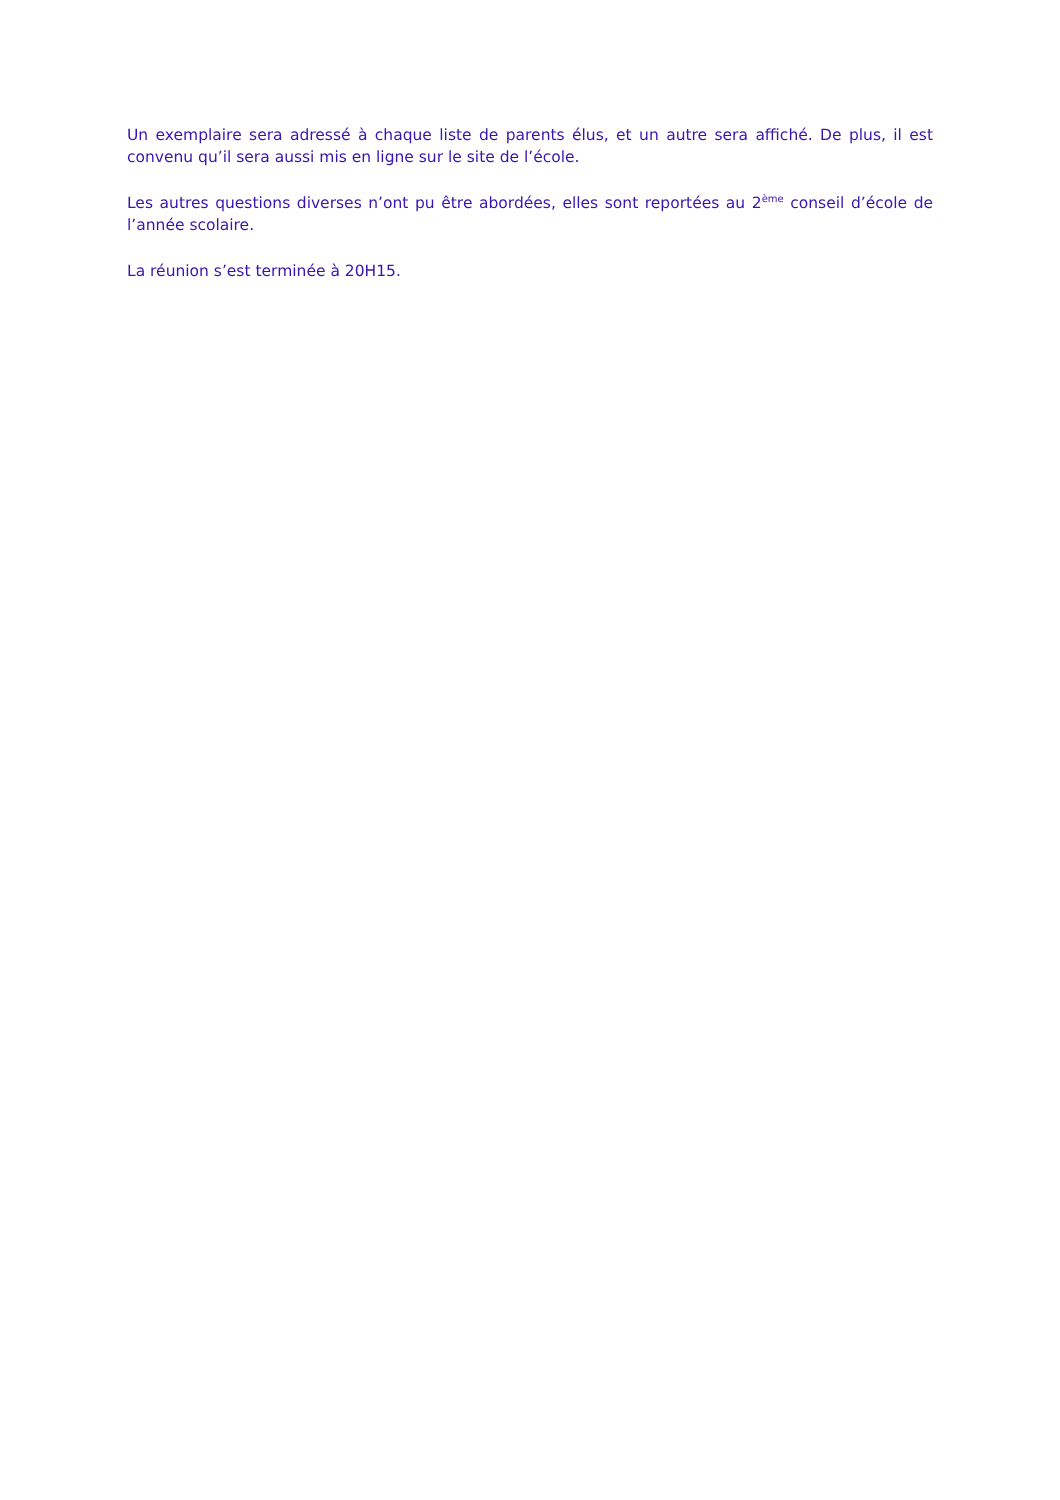Un exemplaire sera adressé à chaque liste de parents élus, et un autre sera affiché. De plus, il est convenu qu’il sera aussi mis en ligne sur le site de l’école.
Les autres questions diverses n’ont pu être abordées, elles sont reportées au 2<sup>ème</sup> conseil d’école de l’année scolaire.
La réunion s’est terminée à 20H15.